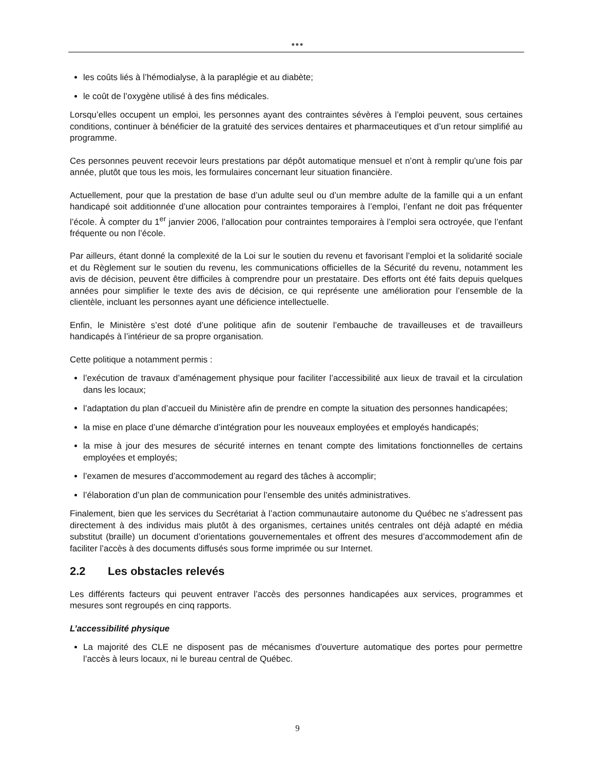●●●
les coûts liés à l’hémodialyse, à la paraplégie et au diabète;
le coût de l’oxygène utilisé à des fins médicales.
Lorsqu’elles occupent un emploi, les personnes ayant des contraintes sévères à l’emploi peuvent, sous certaines conditions, continuer à bénéficier de la gratuité des services dentaires et pharmaceutiques et d’un retour simplifié au programme.
Ces personnes peuvent recevoir leurs prestations par dépôt automatique mensuel et n’ont à remplir qu’une fois par année, plutôt que tous les mois, les formulaires concernant leur situation financière.
Actuellement, pour que la prestation de base d’un adulte seul ou d’un membre adulte de la famille qui a un enfant handicapé soit additionnée d’une allocation pour contraintes temporaires à l’emploi, l’enfant ne doit pas fréquenter l’école. À compter du 1<sup>er</sup> janvier 2006, l’allocation pour contraintes temporaires à l’emploi sera octroyée, que l’enfant fréquente ou non l’école.
Par ailleurs, étant donné la complexité de la Loi sur le soutien du revenu et favorisant l’emploi et la solidarité sociale et du Règlement sur le soutien du revenu, les communications officielles de la Sécurité du revenu, notamment les avis de décision, peuvent être difficiles à comprendre pour un prestataire. Des efforts ont été faits depuis quelques années pour simplifier le texte des avis de décision, ce qui représente une amélioration pour l’ensemble de la clientèle, incluant les personnes ayant une déficience intellectuelle.
Enfin, le Ministère s’est doté d’une politique afin de soutenir l’embauche de travailleuses et de travailleurs handicapés à l’intérieur de sa propre organisation.
Cette politique a notamment permis :
l’exécution de travaux d’aménagement physique pour faciliter l’accessibilité aux lieux de travail et la circulation dans les locaux;
l’adaptation du plan d’accueil du Ministère afin de prendre en compte la situation des personnes handicapées;
la mise en place d’une démarche d’intégration pour les nouveaux employées et employés handicapés;
la mise à jour des mesures de sécurité internes en tenant compte des limitations fonctionnelles de certains employées et employés;
l’examen de mesures d’accommodement au regard des tâches à accomplir;
l’élaboration d’un plan de communication pour l’ensemble des unités administratives.
Finalement, bien que les services du Secrétariat à l’action communautaire autonome du Québec ne s’adressent pas directement à des individus mais plutôt à des organismes, certaines unités centrales ont déjà adapté en média substitut (braille) un document d’orientations gouvernementales et offrent des mesures d’accommodement afin de faciliter l’accès à des documents diffusés sous forme imprimée ou sur Internet.
2.2 Les obstacles relevés
Les différents facteurs qui peuvent entraver l’accès des personnes handicapées aux services, programmes et mesures sont regroupés en cinq rapports.
L’accessibilité physique
La majorité des CLE ne disposent pas de mécanismes d’ouverture automatique des portes pour permettre l’accès à leurs locaux, ni le bureau central de Québec.
9